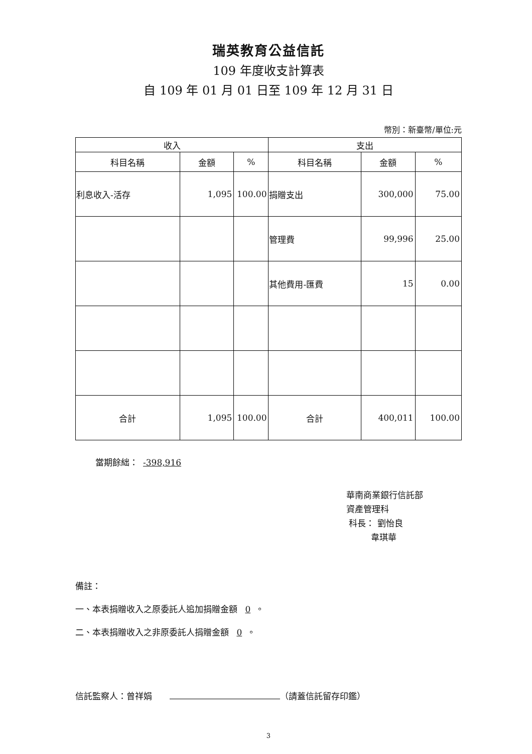瑞英教育公益信託
109 年度收支計算表
自 109 年 01 月 01 日至 109 年 12 月 31 日
幣別：新臺幣/單位:元
| 收入 | | | 支出 | | |
| --- | --- | --- | --- | --- | --- |
| 科目名稱 | 金額 | % | 科目名稱 | 金額 | % |
| 利息收入-活存 | 1,095 | 100.00 | 捐贈支出 | 300,000 | 75.00 |
| | | | 管理費 | 99,996 | 25.00 |
| | | | 其他費用-匯費 | 15 | 0.00 |
| 合計 | 1,095 | 100.00 | 合計 | 400,011 | 100.00 |
當期餘絀： -398,916
華南商業銀行信託部
資產管理科
科長： 劉怡良
韋琪華
備註：
一、本表捐贈收入之原委託人追加捐贈金額 0 。
二、本表捐贈收入之非原委託人捐贈金額 0 。
信託監察人：曾祥娟 （請蓋信託留存印鑑）
3